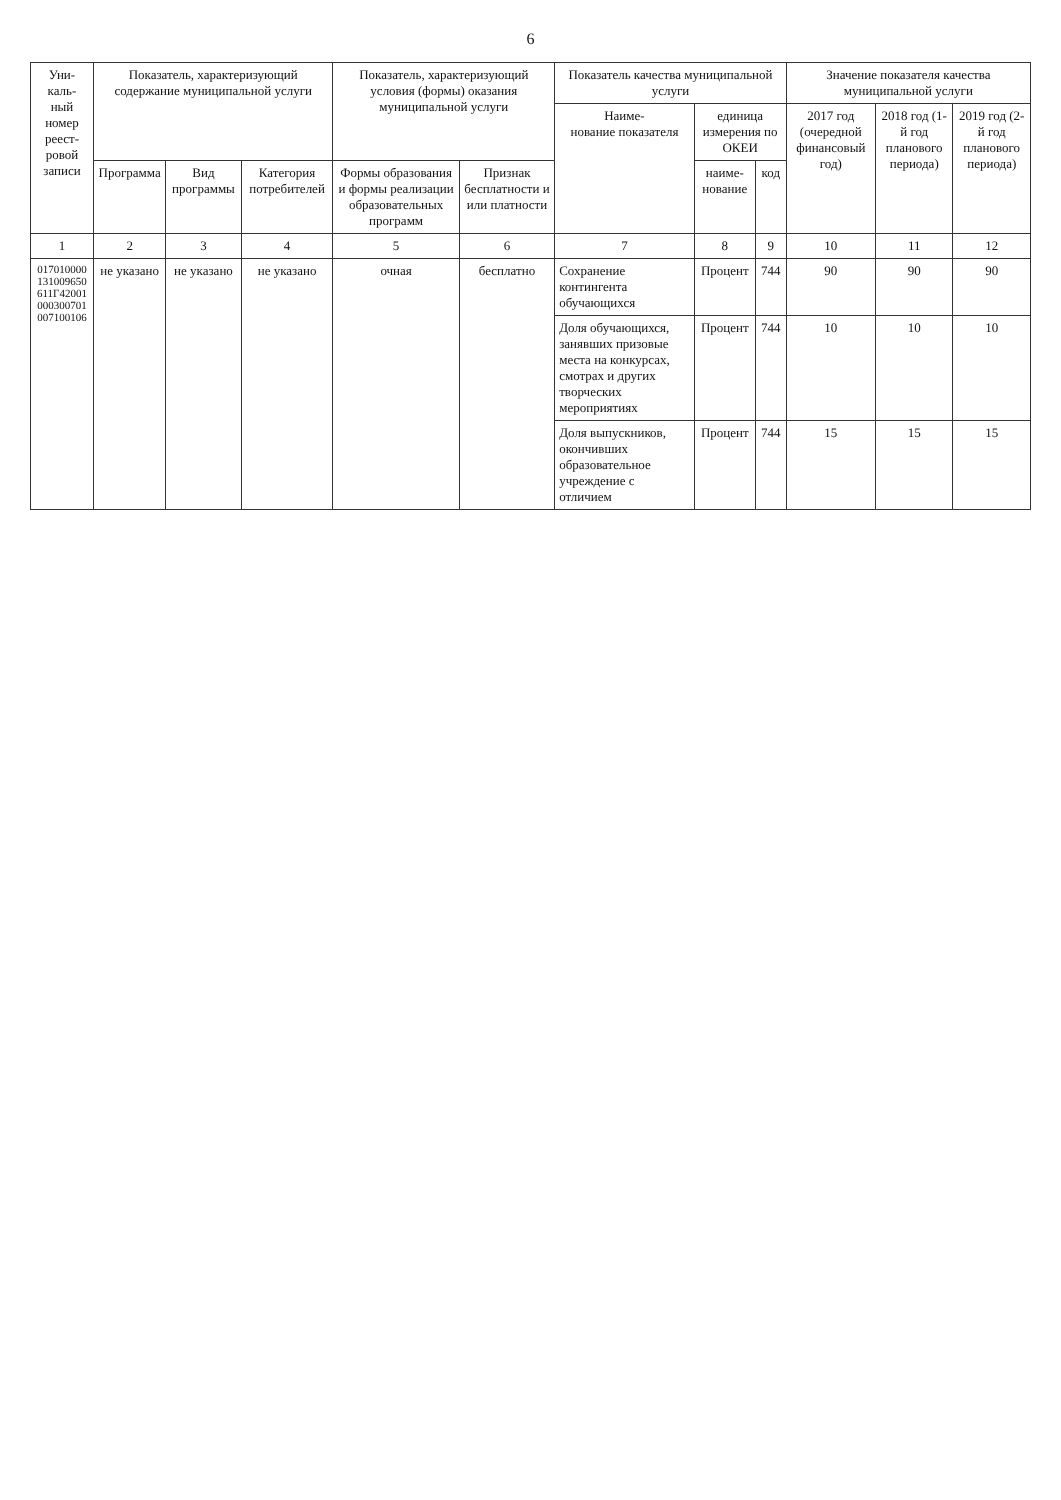6
| Уни- каль- ный номер реест- ровой записи | Показатель, характеризующий содержание муниципальной услуги | | | Показатель, характеризующий условия (формы) оказания муниципальной услуги | | Показатель качества муниципальной услуги | | | Значение показателя качества муниципальной услуги | | |
| --- | --- | --- | --- | --- | --- | --- | --- | --- | --- | --- | --- |
| | | | | | | Наиме- нование показателя | единица измерения по ОКЕИ | | 2017 год (очередной финансовый год) | 2018 год (1-й год планового периода) | 2019 год (2-й год планового периода) |
| | Программа | Вид программы | Категория потребителей | Формы образования и формы реализации образовательных программ | Признак бесплатности и или платности | | наиме- нование | код | | | |
| 1 | 2 | 3 | 4 | 5 | 6 | 7 | 8 | 9 | 10 | 11 | 12 |
| 017010000131009650611Г42001000300701007100106 | не указано | не указано | не указано | очная | бесплатно | Сохранение контингента обучающихся | Процент | 744 | 90 | 90 | 90 |
| | | | | | | Доля обучающихся, занявших призовые места на конкурсах, смотрах и других творческих мероприятиях | Процент | 744 | 10 | 10 | 10 |
| | | | | | | Доля выпускников, окончивших образовательное учреждение с отличием | Процент | 744 | 15 | 15 | 15 |